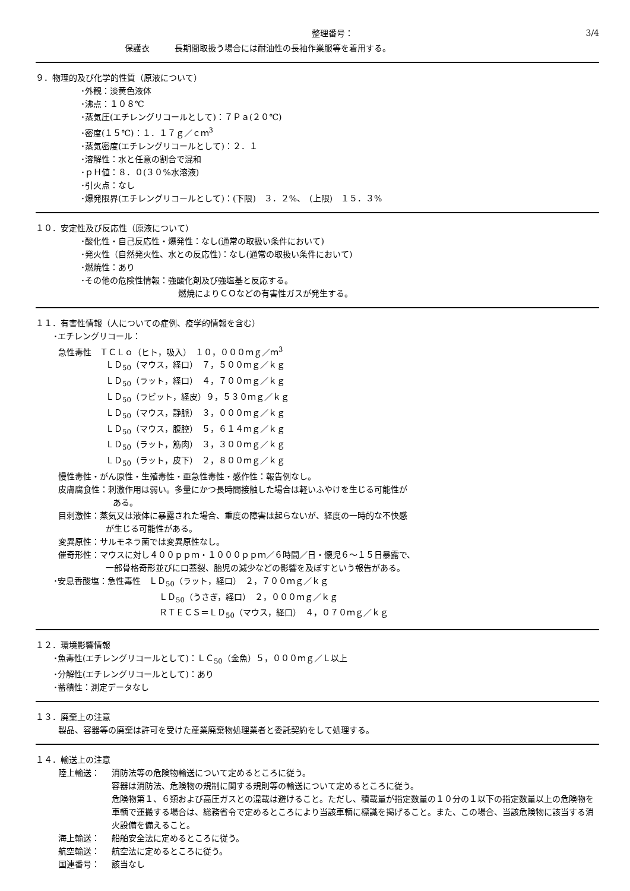整理番号： 3/4
保護衣　　　長期間取扱う場合には耐油性の長袖作業服等を着用する。
９．物理的及び化学的性質（原液について）
･外観：淡黄色液体
･沸点：１０８℃
･蒸気圧(エチレングリコールとして)：７Ｐａ(２０℃)
･密度(１５℃)：１．１７ｇ／ｃｍ<sup>3</sup>
･蒸気密度(エチレングリコールとして)：２．１
･溶解性：水と任意の割合で混和
･ｐＨ値：８．０(３０%水溶液)
･引火点：なし
･爆発限界(エチレングリコールとして)：(下限)　３．２%、　(上限)　１５．３%
１０．安定性及び反応性（原液について）
･酸化性・自己反応性・爆発性：なし(通常の取扱い条件において)
･発火性（自然発火性、水との反応性)：なし(通常の取扱い条件において)
･燃焼性：あり
･その他の危険性情報：強酸化剤及び強塩基と反応する。
燃焼によりＣＯなどの有害性ガスが発生する。
１１．有害性情報（人についての症例、疫学的情報を含む）
･エチレングリコール：
急性毒性　ＴＣＬｏ（ヒト，吸入）　１０，０００ｍｇ／ｍ<sup>3</sup>
ＬＤ<sub>50</sub>（マウス，経口）　７，５００ｍｇ／ｋｇ
ＬＤ<sub>50</sub>（ラット，経口）　４，７００ｍｇ／ｋｇ
ＬＤ<sub>50</sub>（ラビット，経皮）９，５３０ｍｇ／ｋｇ
ＬＤ<sub>50</sub>（マウス，静脈）　３，０００ｍｇ／ｋｇ
ＬＤ<sub>50</sub>（マウス，腹腔）　５，６１４ｍｇ／ｋｇ
ＬＤ<sub>50</sub>（ラット，筋肉）　３，３００ｍｇ／ｋｇ
ＬＤ<sub>50</sub>（ラット，皮下）　２，８００ｍｇ／ｋｇ
慢性毒性・がん原性・生殖毒性・亜急性毒性・感作性：報告例なし。
皮膚腐食性：刺激作用は弱い。多量にかつ長時間接触した場合は軽いふやけを生じる可能性が
ある。
目刺激性：蒸気又は液体に暴露された場合、重度の障害は起らないが、経度の一時的な不快感
が生じる可能性がある。
変異原性：サルモネラ菌では変異原性なし。
催奇形性：マウスに対し４００ｐｐｍ・１０００ｐｐｍ／６時間／日・懐児６～１５日暴露で、
一部骨格奇形並びに口蓋裂、胎児の減少などの影響を及ぼすという報告がある。
･安息香酸塩：急性毒性　ＬＤ<sub>50</sub>（ラット，経口）　２，７００ｍｇ／ｋｇ
ＬＤ<sub>50</sub>（うさぎ，経口）　２，０００ｍｇ／ｋｇ
ＲＴＥＣＳ＝ＬＤ<sub>50</sub>（マウス，経口）　４，０７０ｍｇ／ｋｇ
１２．環境影響情報
･魚毒性(エチレングリコールとして)：ＬＣ<sub>50</sub>（金魚）５，０００ｍｇ／Ｌ以上
･分解性(エチレングリコールとして)：あり
･蓄積性：測定データなし
１３．廃棄上の注意
製品、容器等の廃棄は許可を受けた産業廃棄物処理業者と委託契約をして処理する。
１４．輸送上の注意
陸上輸送：
消防法等の危険物輸送について定めるところに従う。
容器は消防法、危険物の規制に関する規則等の輸送について定めるところに従う。
危険物第１、６類および高圧ガスとの混載は避けること。ただし、積載量が指定数量の１０分の１以下の指定数量以上の危険物を車輌で運搬する場合は、総務省令で定めるところにより当該車輌に標識を掲げること。また、この場合、当該危険物に該当する消火設備を備えること。
海上輸送：
船舶安全法に定めるところに従う。
航空輸送：
航空法に定めるところに従う。
国連番号：
該当なし